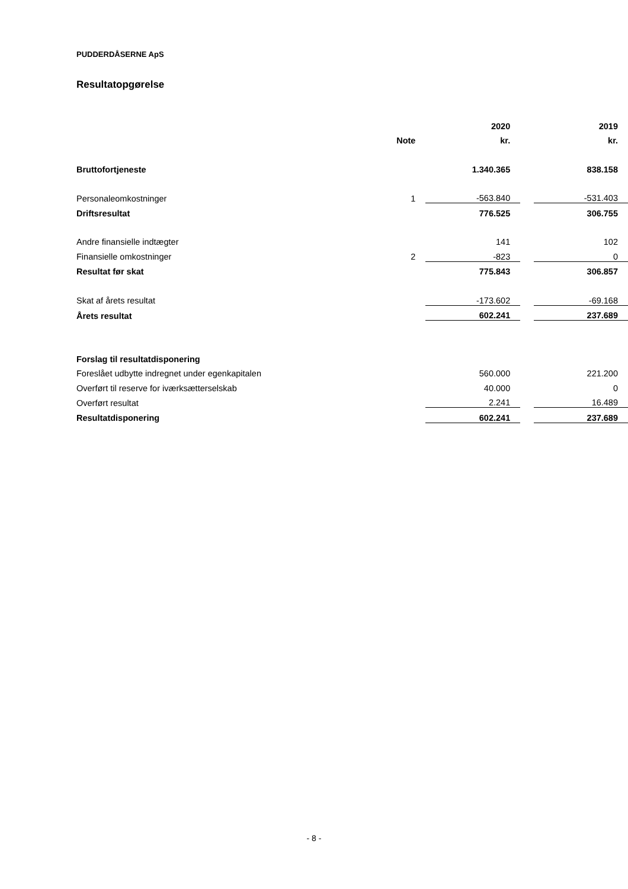PUDDERDÅSERNE ApS
Resultatopgørelse
| | | 2020 | | 2019 |
| --- | --- | --- | --- | --- |
| | Note | kr. | | kr. |
| Bruttofortjeneste | | 1.340.365 | | 838.158 |
| Personaleomkostninger | 1 | -563.840 | | -531.403 |
| Driftsresultat | | 776.525 | | 306.755 |
| Andre finansielle indtægter | | 141 | | 102 |
| Finansielle omkostninger | 2 | -823 | | 0 |
| Resultat før skat | | 775.843 | | 306.857 |
| Skat af årets resultat | | -173.602 | | -69.168 |
| Årets resultat | | 602.241 | | 237.689 |
| Forslag til resultatdisponering | | | | |
| Foreslået udbytte indregnet under egenkapitalen | | 560.000 | | 221.200 |
| Overført til reserve for iværksætterselskab | | 40.000 | | 0 |
| Overført resultat | | 2.241 | | 16.489 |
| Resultatdisponering | | 602.241 | | 237.689 |
- 8 -